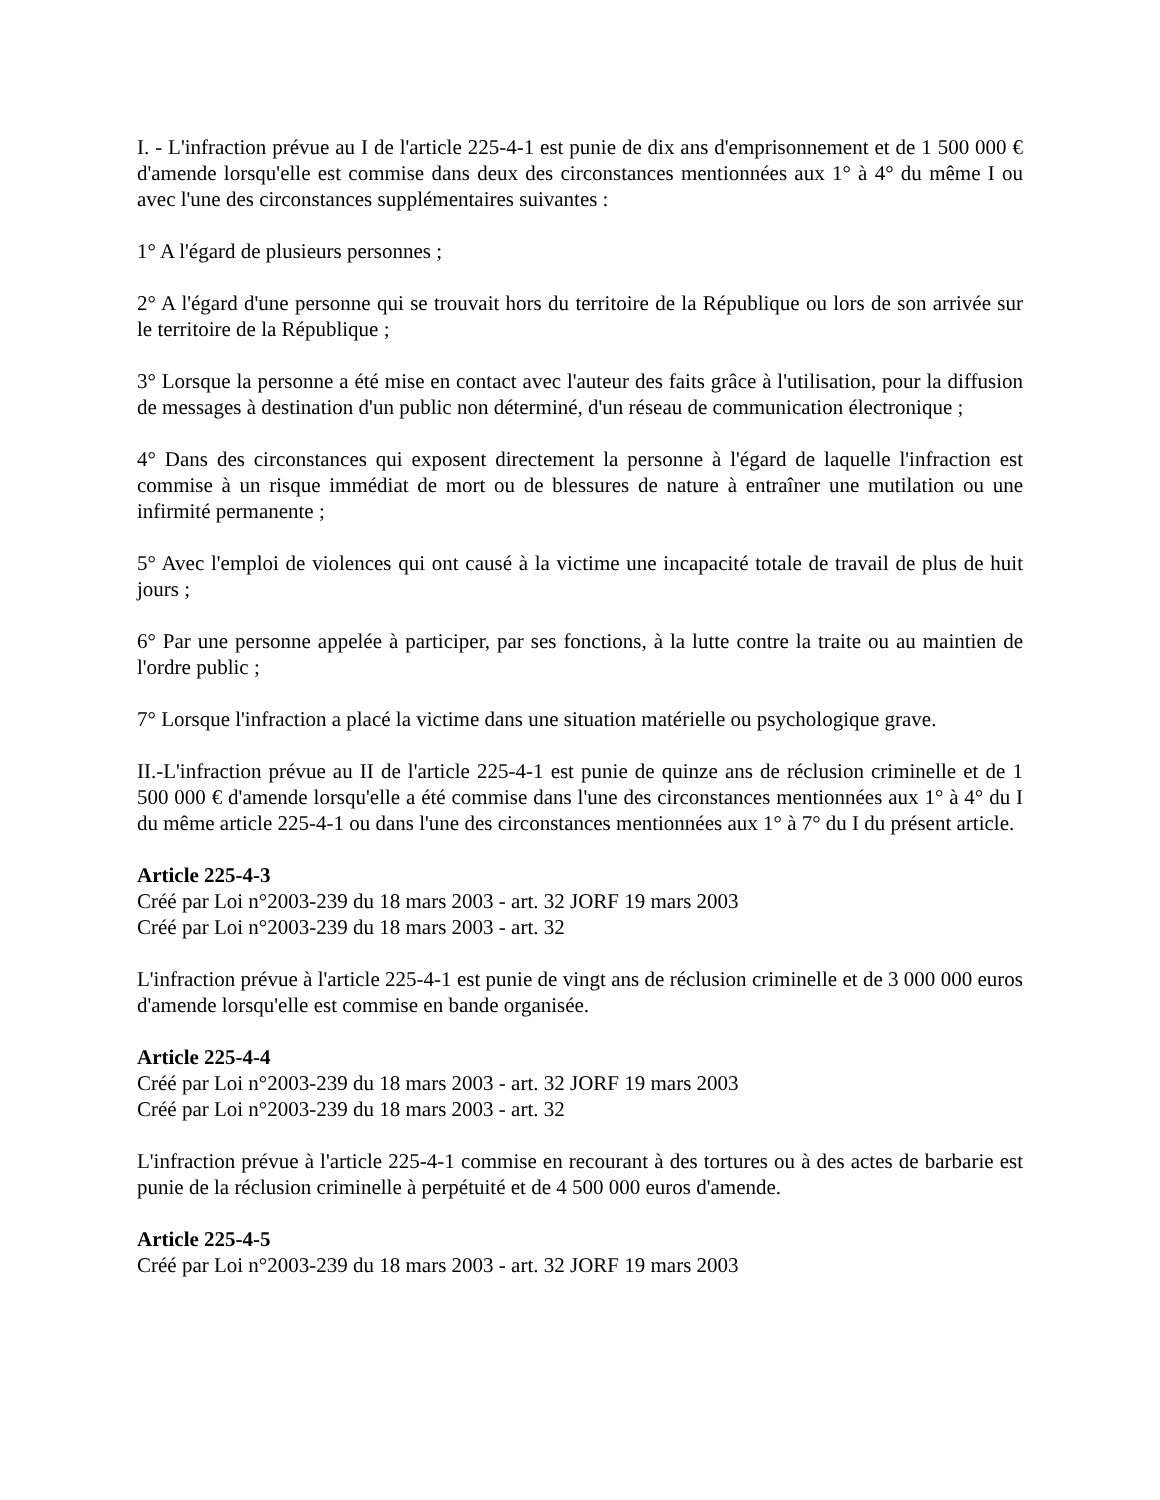I. - L'infraction prévue au I de l'article 225-4-1 est punie de dix ans d'emprisonnement et de 1 500 000 € d'amende lorsqu'elle est commise dans deux des circonstances mentionnées aux 1° à 4° du même I ou avec l'une des circonstances supplémentaires suivantes :
1° A l'égard de plusieurs personnes ;
2° A l'égard d'une personne qui se trouvait hors du territoire de la République ou lors de son arrivée sur le territoire de la République ;
3° Lorsque la personne a été mise en contact avec l'auteur des faits grâce à l'utilisation, pour la diffusion de messages à destination d'un public non déterminé, d'un réseau de communication électronique ;
4° Dans des circonstances qui exposent directement la personne à l'égard de laquelle l'infraction est commise à un risque immédiat de mort ou de blessures de nature à entraîner une mutilation ou une infirmité permanente ;
5° Avec l'emploi de violences qui ont causé à la victime une incapacité totale de travail de plus de huit jours ;
6° Par une personne appelée à participer, par ses fonctions, à la lutte contre la traite ou au maintien de l'ordre public ;
7° Lorsque l'infraction a placé la victime dans une situation matérielle ou psychologique grave.
II.-L'infraction prévue au II de l'article 225-4-1 est punie de quinze ans de réclusion criminelle et de 1 500 000 € d'amende lorsqu'elle a été commise dans l'une des circonstances mentionnées aux 1° à 4° du I du même article 225-4-1 ou dans l'une des circonstances mentionnées aux 1° à 7° du I du présent article.
Article 225-4-3
Créé par Loi n°2003-239 du 18 mars 2003 - art. 32 JORF 19 mars 2003
Créé par Loi n°2003-239 du 18 mars 2003 - art. 32
L'infraction prévue à l'article 225-4-1 est punie de vingt ans de réclusion criminelle et de 3 000 000 euros d'amende lorsqu'elle est commise en bande organisée.
Article 225-4-4
Créé par Loi n°2003-239 du 18 mars 2003 - art. 32 JORF 19 mars 2003
Créé par Loi n°2003-239 du 18 mars 2003 - art. 32
L'infraction prévue à l'article 225-4-1 commise en recourant à des tortures ou à des actes de barbarie est punie de la réclusion criminelle à perpétuité et de 4 500 000 euros d'amende.
Article 225-4-5
Créé par Loi n°2003-239 du 18 mars 2003 - art. 32 JORF 19 mars 2003